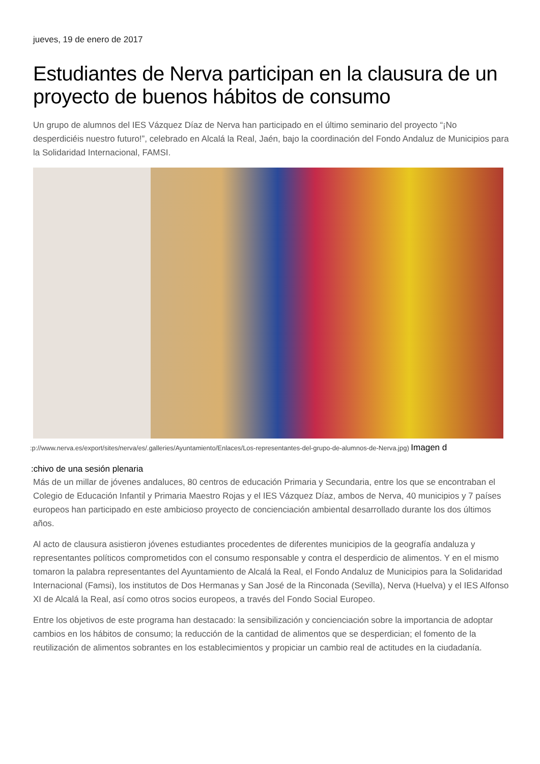jueves, 19 de enero de 2017
Estudiantes de Nerva participan en la clausura de un proyecto de buenos hábitos de consumo
Un grupo de alumnos del IES Vázquez Díaz de Nerva han participado en el último seminario del proyecto “¡No desperdiciéis nuestro futuro!”, celebrado en Alcalá la Real, Jaén, bajo la coordinación del Fondo Andaluz de Municipios para la Solidaridad Internacional, FAMSI.
:p://www.nerva.es/export/sites/nerva/es/.galleries/Ayuntamiento/Enlaces/Los-representantes-del-grupo-de-alumnos-de-Nerva.jpg) Imagen d
:chivo de una sesión plenaria
Más de un millar de jóvenes andaluces, 80 centros de educación Primaria y Secundaria, entre los que se encontraban el Colegio de Educación Infantil y Primaria Maestro Rojas y el IES Vázquez Díaz, ambos de Nerva, 40 municipios y 7 países europeos han participado en este ambicioso proyecto de concienciación ambiental desarrollado durante los dos últimos años.
Al acto de clausura asistieron jóvenes estudiantes procedentes de diferentes municipios de la geografía andaluza y representantes políticos comprometidos con el consumo responsable y contra el desperdicio de alimentos. Y en el mismo tomaron la palabra representantes del Ayuntamiento de Alcalá la Real, el Fondo Andaluz de Municipios para la Solidaridad Internacional (Famsi), los institutos de Dos Hermanas y San José de la Rinconada (Sevilla), Nerva (Huelva) y el IES Alfonso XI de Alcalá la Real, así como otros socios europeos, a través del Fondo Social Europeo.
Entre los objetivos de este programa han destacado: la sensibilización y concienciación sobre la importancia de adoptar cambios en los hábitos de consumo; la reducción de la cantidad de alimentos que se desperdician; el fomento de la reutilización de alimentos sobrantes en los establecimientos y propiciar un cambio real de actitudes en la ciudadanía.